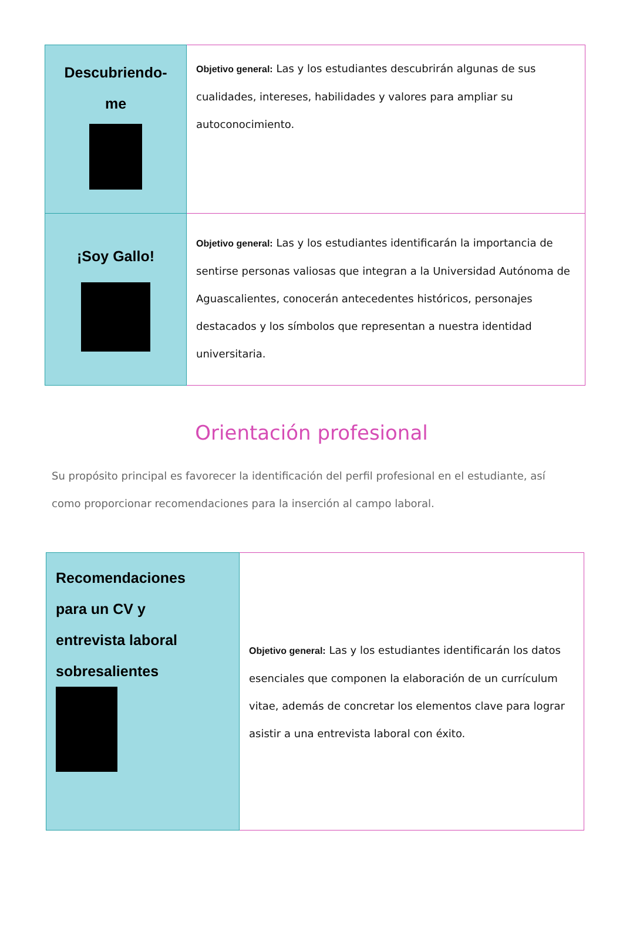| Descubriendo- me | Objetivo general: Las y los estudiantes descubrirán algunas de sus cualidades, intereses, habilidades y valores para ampliar su autoconocimiento. |
| ¡Soy Gallo! | Objetivo general: Las y los estudiantes identificarán la importancia de sentirse personas valiosas que integran a la Universidad Autónoma de Aguascalientes, conocerán antecedentes históricos, personajes destacados y los símbolos que representan a nuestra identidad universitaria. |
Orientación profesional
Su propósito principal es favorecer la identificación del perfil profesional en el estudiante, así como proporcionar recomendaciones para la inserción al campo laboral.
| Recomendaciones para un CV y entrevista laboral sobresalientes | Objetivo general: Las y los estudiantes identificarán los datos esenciales que componen la elaboración de un currículum vitae, además de concretar los elementos clave para lograr asistir a una entrevista laboral con éxito. |